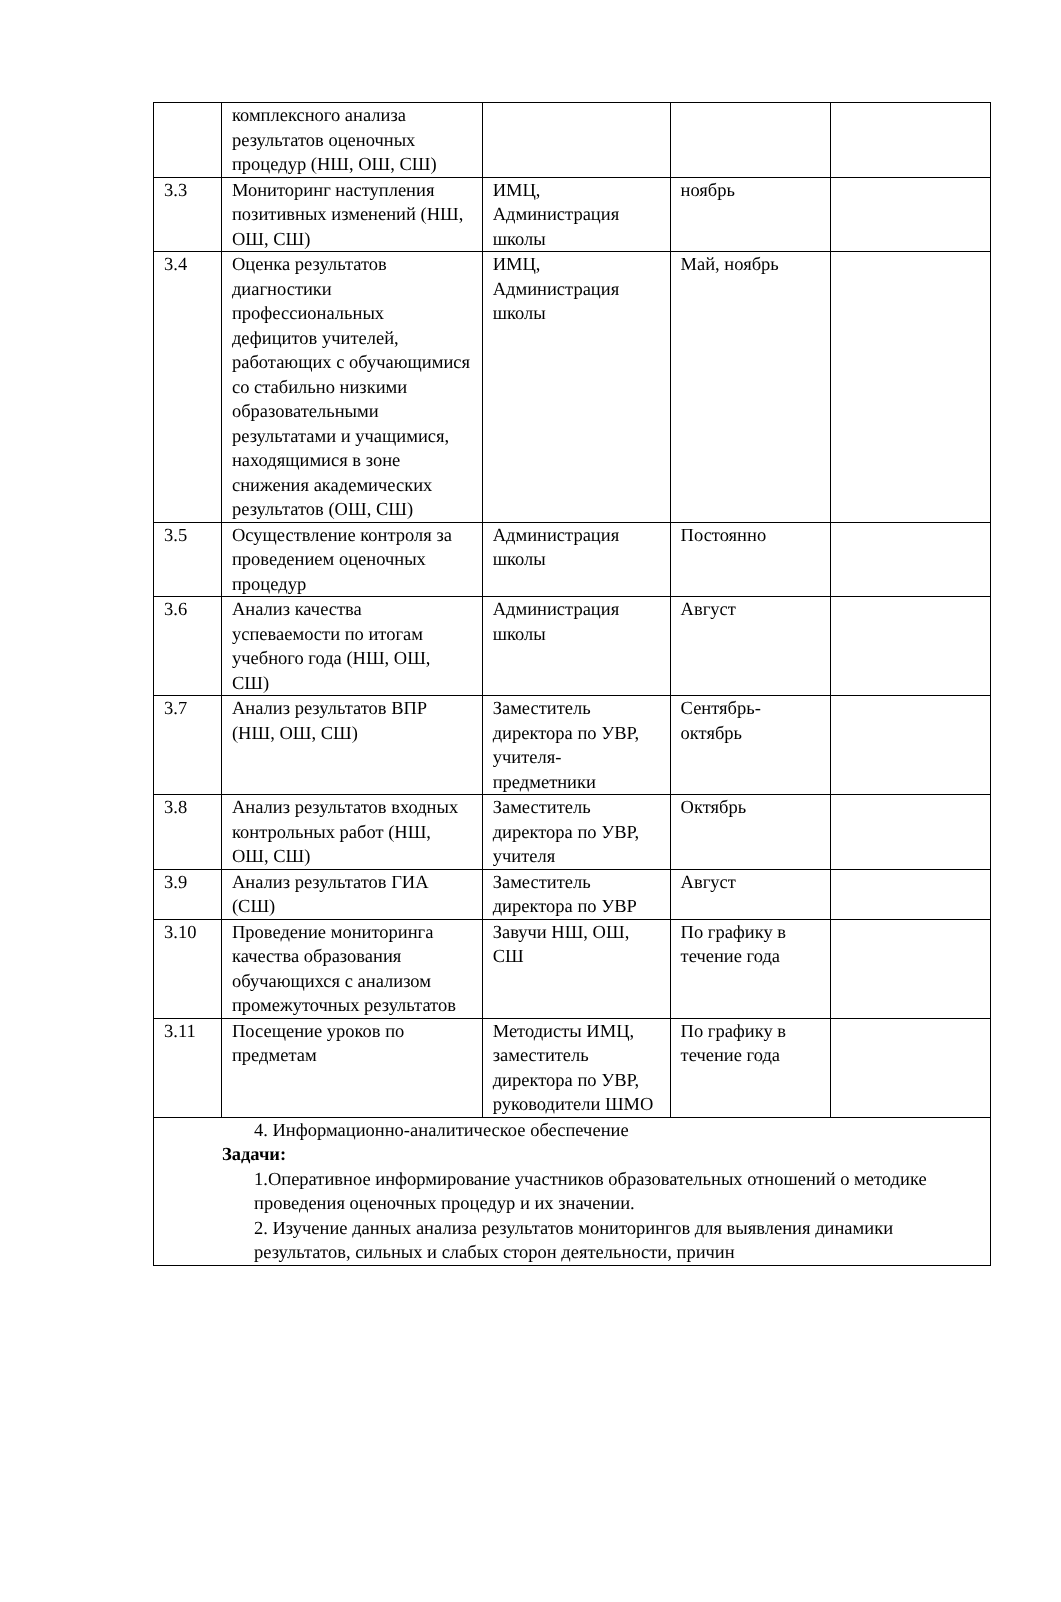| | комплексного анализа результатов оценочных процедур (НШ, ОШ, СШ) | | | |
| 3.3 | Мониторинг наступления позитивных изменений (НШ, ОШ, СШ) | ИМЦ, Администрация школы | ноябрь | |
| 3.4 | Оценка результатов диагностики профессиональных дефицитов учителей, работающих с обучающимися со стабильно низкими образовательными результатами и учащимися, находящимися в зоне снижения академических результатов (ОШ, СШ) | ИМЦ, Администрация школы | Май, ноябрь | |
| 3.5 | Осуществление контроля за проведением оценочных процедур | Администрация школы | Постоянно | |
| 3.6 | Анализ качества успеваемости по итогам учебного года (НШ, ОШ, СШ) | Администрация школы | Август | |
| 3.7 | Анализ результатов ВПР (НШ, ОШ, СШ) | Заместитель директора по УВР, учителя-предметники | Сентябрь-октябрь | |
| 3.8 | Анализ результатов входных контрольных работ (НШ, ОШ, СШ) | Заместитель директора по УВР, учителя | Октябрь | |
| 3.9 | Анализ результатов ГИА (СШ) | Заместитель директора по УВР | Август | |
| 3.10 | Проведение мониторинга качества образования обучающихся с анализом промежуточных результатов | Завучи НШ, ОШ, СШ | По графику в течение года | |
| 3.11 | Посещение уроков по предметам | Методисты ИМЦ, заместитель директора по УВР, руководители ШМО | По графику в течение года | |
| 4. Информационно-аналитическое обеспечение Задачи: 1.Оперативное информирование участников образовательных отношений о методике проведения оценочных процедур и их значении. 2. Изучение данных анализа результатов мониторингов для выявления динамики результатов, сильных и слабых сторон деятельности, причин | | | | |